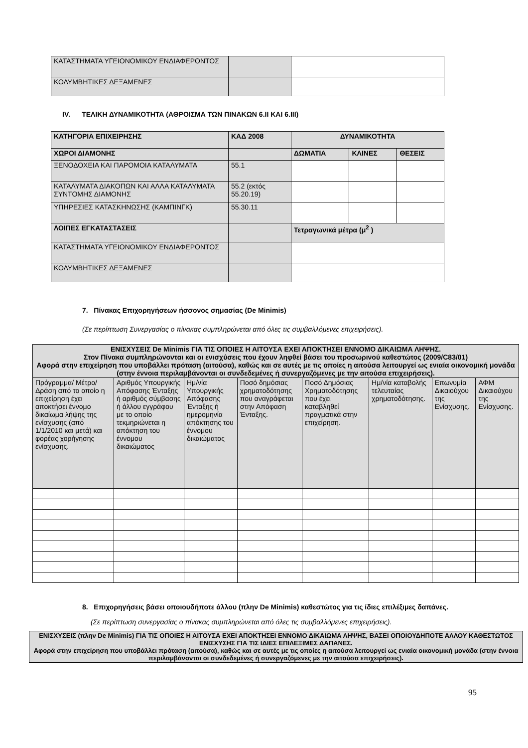| ΚΑΤΑΣΤΗΜΑΤΑ ΥΓΕΙΟΝΟΜΙΚΟΥ ΕΝΔΙΑΦΕΡΟΝΤΟΣ | | |
| ΚΟΛΥΜΒΗΤΙΚΕΣ ΔΕΞΑΜΕΝΕΣ | | |
IV. ΤΕΛΙΚΗ ΔΥΝΑΜΙΚΟΤΗΤΑ (ΑΘΡΟΙΣΜΑ ΤΩΝ ΠΙΝΑΚΩΝ 6.ΙΙ ΚΑΙ 6.ΙΙΙ)
| ΚΑΤΗΓΟΡΙΑ ΕΠΙΧΕΙΡΗΣΗΣ | ΚΑΔ 2008 | ΔΥΝΑΜΙΚΟΤΗΤΑ | | |
| --- | --- | --- | --- | --- |
| ΧΩΡΟΙ ΔΙΑΜΟΝΗΣ | | ΔΩΜΑΤΙΑ | ΚΛΙΝΕΣ | ΘΕΣΕΙΣ |
| ΞΕΝΟΔΟΧΕΙΑ ΚΑΙ ΠΑΡΟΜΟΙΑ ΚΑΤΑΛΥΜΑΤΑ | 55.1 | | | |
| ΚΑΤΑΛΥΜΑΤΑ ΔΙΑΚΟΠΩΝ ΚΑΙ ΑΛΛΑ ΚΑΤΑΛΥΜΑΤΑ ΣΥΝΤΟΜΗΣ ΔΙΑΜΟΝΗΣ | 55.2 (εκτός 55.20.19) | | | |
| ΥΠΗΡΕΣΙΕΣ ΚΑΤΑΣΚΗΝΩΣΗΣ (ΚΑΜΠΙΝΓΚ) | 55.30.11 | | | |
| ΛΟΙΠΕΣ ΕΓΚΑΤΑΣΤΑΣΕΙΣ | | Τετραγωνικά μέτρα (μ<sup>2</sup> ) | | |
| ΚΑΤΑΣΤΗΜΑΤΑ ΥΓΕΙΟΝΟΜΙΚΟΥ ΕΝΔΙΑΦΕΡΟΝΤΟΣ | | | | |
| ΚΟΛΥΜΒΗΤΙΚΕΣ ΔΕΞΑΜΕΝΕΣ | | | | |
7. Πίνακας Επιχορηγήσεων ήσσονος σημασίας (De Minimis)
(Σε περίπτωση Συνεργασίας ο πίνακας συμπληρώνεται από όλες τις συμβαλλόμενες επιχειρήσεις).
| ΕΝΙΣΧΥΣΕΙΣ De Minimis ΓΙΑ ΤΙΣ ΟΠΟΙΕΣ Η ΑΙΤΟΥΣΑ ΕΧΕΙ ΑΠΟΚΤΗΣΕΙ ΕΝΝΟΜΟ ΔΙΚΑΙΩΜΑ ΛΗΨΗΣ. Στον Πίνακα συμπληρώνονται και οι ενισχύσεις που έχουν ληφθεί βάσει του προσωρινού καθεστώτος (2009/C83/01) Αφορά στην επιχείρηση που υποβάλλει πρόταση (αιτούσα), καθώς και σε αυτές με τις οποίες η αιτούσα λειτουργεί ως ενιαία οικονομική μονάδα (στην έννοια περιλαμβάνονται οι συνδεδεμένες ή συνεργαζόμενες με την αιτούσα επιχειρήσεις). | | | | | | | |
| --- | --- | --- | --- | --- | --- | --- | --- |
| Πρόγραμμα/ Μέτρο/ Δράση από το οποίο η επιχείρηση έχει αποκτήσει έννομο δικαίωμα λήψης της ενίσχυσης (από 1/1/2010 και μετά) και φορέας χορήγησης ενίσχυσης. | Αριθμός Υπουργικής Απόφασης Ένταξης ή αριθμός σύμβασης ή άλλου εγγράφου με το οποίο τεκμηριώνεται η απόκτηση του έννομου δικαιώματος | Ημ/νία Υπουργικής Απόφασης Ένταξης ή ημερομηνία απόκτησης του έννομου δικαιώματος | Ποσό δημόσιας χρηματοδότησης που αναγράφεται στην Απόφαση Ένταξης. | Ποσό Δημόσιας Χρηματοδότησης που έχει καταβληθεί πραγματικά στην επιχείρηση. | Ημ/νία καταβολής τελευταίας χρηματοδότησης. | Επωνυμία Δικαιούχου της Ενίσχυσης. | ΑΦΜ Δικαιούχου της Ενίσχυσης. |
8. Επιχορηγήσεις βάσει οποιουδήποτε άλλου (πλην De Minimis) καθεστώτος για τις ίδιες επιλέξιμες δαπάνες.
(Σε περίπτωση συνεργασίας ο πίνακας συμπληρώνεται από όλες τις συμβαλλόμενες επιχειρήσεις).
| ΕΝΙΣΧΥΣΕΙΣ (πλην De Minimis) ΓΙΑ ΤΙΣ ΟΠΟΙΕΣ Η ΑΙΤΟΥΣΑ ΕΧΕΙ ΑΠΟΚΤΗΣΕΙ ΕΝΝΟΜΟ ΔΙΚΑΙΩΜΑ ΛΗΨΗΣ, ΒΑΣΕΙ ΟΠΟΙΟΥΔΗΠΟΤΕ ΑΛΛΟΥ ΚΑΘΕΣΤΩΤΟΣ ΕΝΙΣΧΥΣΗΣ ΓΙΑ ΤΙΣ ΙΔΙΕΣ ΕΠΙΛΕΞΙΜΕΣ ΔΑΠΑΝΕΣ. Αφορά στην επιχείρηση που υποβάλλει πρόταση (αιτούσα), καθώς και σε αυτές με τις οποίες η αιτούσα λειτουργεί ως ενιαία οικονομική μονάδα (στην έννοια περιλαμβάνονται οι συνδεδεμένες ή συνεργαζόμενες με την αιτούσα επιχειρήσεις). |
| --- |
95